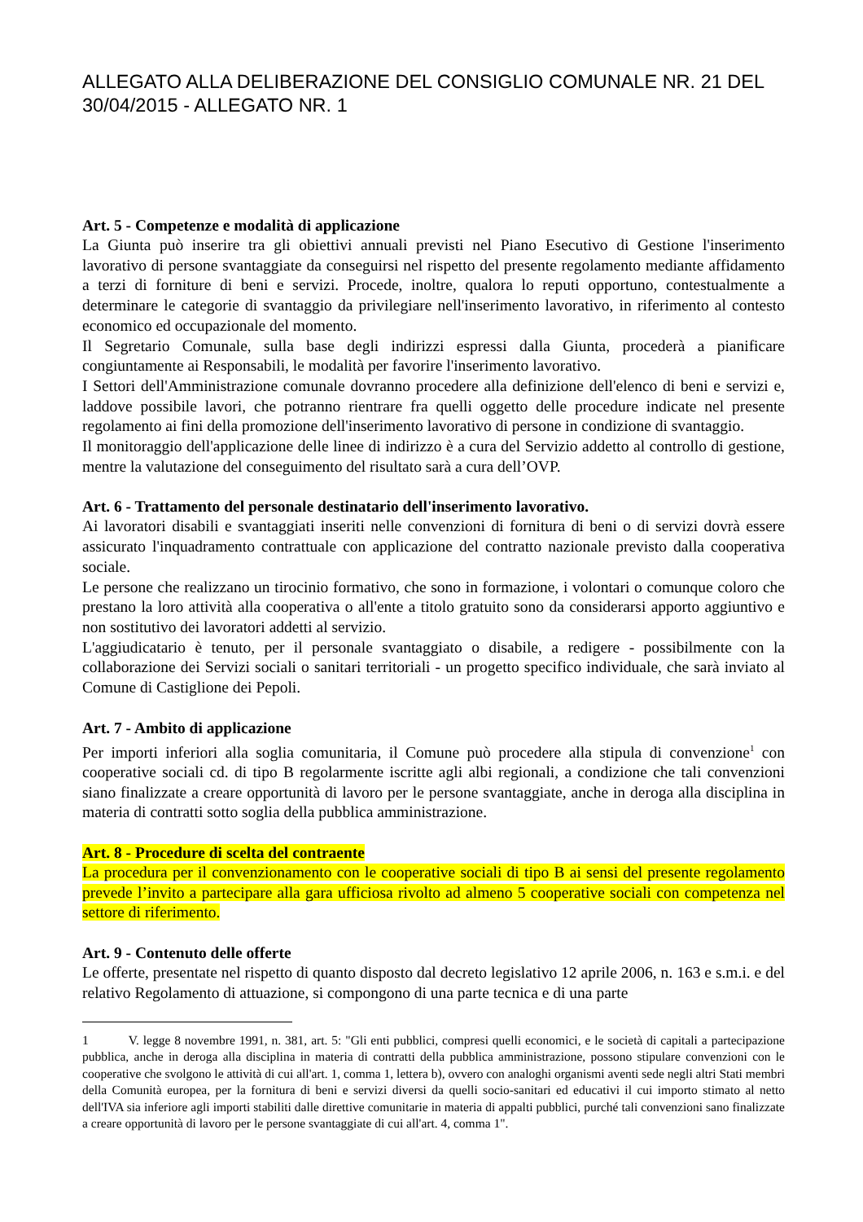ALLEGATO ALLA DELIBERAZIONE DEL CONSIGLIO COMUNALE NR. 21 DEL 30/04/2015 - ALLEGATO NR. 1
Art. 5 - Competenze e modalità di applicazione
La Giunta può inserire tra gli obiettivi annuali previsti nel Piano Esecutivo di Gestione l'inserimento lavorativo di persone svantaggiate da conseguirsi nel rispetto del presente regolamento mediante affidamento a terzi di forniture di beni e servizi. Procede, inoltre, qualora lo reputi opportuno, contestualmente a determinare le categorie di svantaggio da privilegiare nell'inserimento lavorativo, in riferimento al contesto economico ed occupazionale del momento.
Il Segretario Comunale, sulla base degli indirizzi espressi dalla Giunta, procederà a pianificare congiuntamente ai Responsabili, le modalità per favorire l'inserimento lavorativo.
I Settori dell'Amministrazione comunale dovranno procedere alla definizione dell'elenco di beni e servizi e, laddove possibile lavori, che potranno rientrare fra quelli oggetto delle procedure indicate nel presente regolamento ai fini della promozione dell'inserimento lavorativo di persone in condizione di svantaggio.
Il monitoraggio dell'applicazione delle linee di indirizzo è a cura del Servizio addetto al controllo di gestione, mentre la valutazione del conseguimento del risultato sarà a cura dell’OVP.
Art. 6 - Trattamento del personale destinatario dell'inserimento lavorativo.
Ai lavoratori disabili e svantaggiati inseriti nelle convenzioni di fornitura di beni o di servizi dovrà essere assicurato l'inquadramento contrattuale con applicazione del contratto nazionale previsto dalla cooperativa sociale.
Le persone che realizzano un tirocinio formativo, che sono in formazione, i volontari o comunque coloro che prestano la loro attività alla cooperativa o all'ente a titolo gratuito sono da considerarsi apporto aggiuntivo e non sostitutivo dei lavoratori addetti al servizio.
L'aggiudicatario è tenuto, per il personale svantaggiato o disabile, a redigere - possibilmente con la collaborazione dei Servizi sociali o sanitari territoriali - un progetto specifico individuale, che sarà inviato al Comune di Castiglione dei Pepoli.
Art. 7 - Ambito di applicazione
Per importi inferiori alla soglia comunitaria, il Comune può procedere alla stipula di convenzione<sup>1</sup> con cooperative sociali cd. di tipo B regolarmente iscritte agli albi regionali, a condizione che tali convenzioni siano finalizzate a creare opportunità di lavoro per le persone svantaggiate, anche in deroga alla disciplina in materia di contratti sotto soglia della pubblica amministrazione.
Art. 8 - Procedure di scelta del contraente
La procedura per il convenzionamento con le cooperative sociali di tipo B ai sensi del presente regolamento prevede l’invito a partecipare alla gara ufficiosa rivolto ad almeno 5 cooperative sociali con competenza nel settore di riferimento.
Art. 9 - Contenuto delle offerte
Le offerte, presentate nel rispetto di quanto disposto dal decreto legislativo 12 aprile 2006, n. 163 e s.m.i. e del relativo Regolamento di attuazione, si compongono di una parte tecnica e di una parte
1 V. legge 8 novembre 1991, n. 381, art. 5: "Gli enti pubblici, compresi quelli economici, e le società di capitali a partecipazione pubblica, anche in deroga alla disciplina in materia di contratti della pubblica amministrazione, possono stipulare convenzioni con le cooperative che svolgono le attività di cui all'art. 1, comma 1, lettera b), ovvero con analoghi organismi aventi sede negli altri Stati membri della Comunità europea, per la fornitura di beni e servizi diversi da quelli socio-sanitari ed educativi il cui importo stimato al netto dell'IVA sia inferiore agli importi stabiliti dalle direttive comunitarie in materia di appalti pubblici, purché tali convenzioni sano finalizzate a creare opportunità di lavoro per le persone svantaggiate di cui all'art. 4, comma 1".